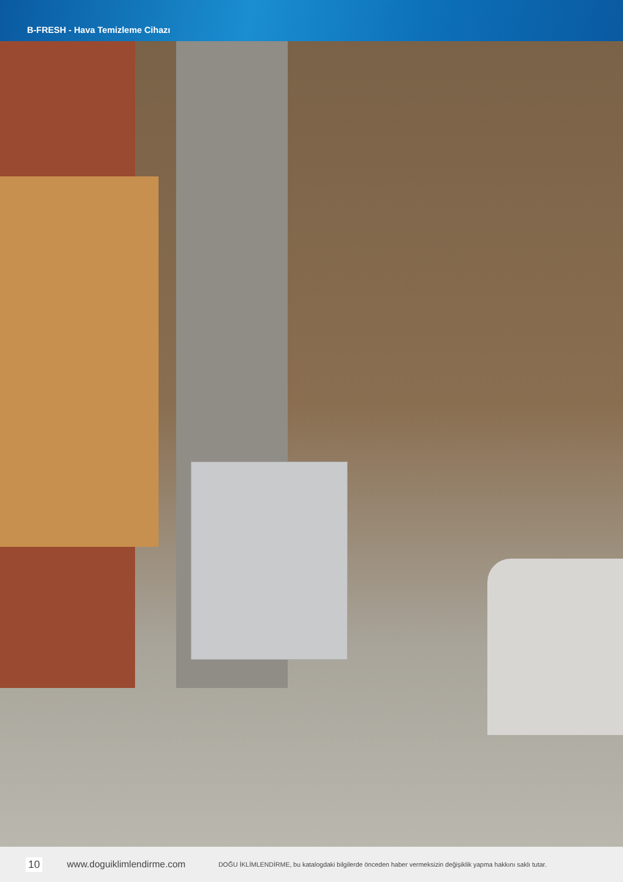B-FRESH - Hava Temizleme Cihazı
10 www.doguiklimlendirme.com DOĞU İKLİMLENDİRME, bu katalogdaki bilgilerde önceden haber vermeksizin değişiklik yapma hakkını saklı tutar.